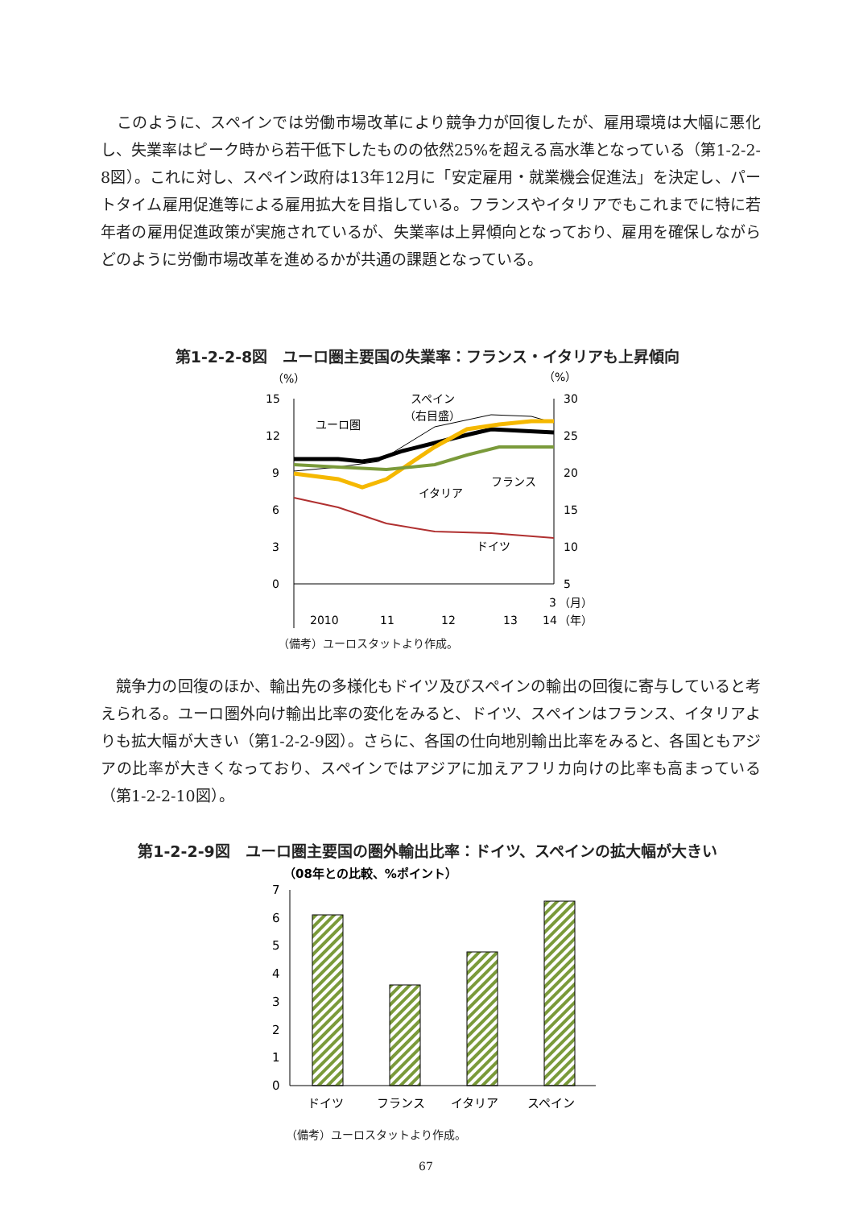このように、スペインでは労働市場改革により競争力が回復したが、雇用環境は大幅に悪化し、失業率はピーク時から若干低下したものの依然25%を超える高水準となっている（第1-2-2-8図）。これに対し、スペイン政府は13年12月に「安定雇用・就業機会促進法」を決定し、パートタイム雇用促進等による雇用拡大を目指している。フランスやイタリアでもこれまでに特に若年者の雇用促進政策が実施されているが、失業率は上昇傾向となっており、雇用を確保しながらどのように労働市場改革を進めるかが共通の課題となっている。
第1-2-2-8図　ユーロ圏主要国の失業率：フランス・イタリアも上昇傾向
（%）
（%）
15
12
9
6
3
0
30
25
20
15
10
5
2010
11
12
13
14
3
（月）
（年）
ユーロ圏
スペイン
（右目盛）
フランス
イタリア
ドイツ
（備考）ユーロスタットより作成。
　競争力の回復のほか、輸出先の多様化もドイツ及びスペインの輸出の回復に寄与していると考えられる。ユーロ圏外向け輸出比率の変化をみると、ドイツ、スペインはフランス、イタリアよりも拡大幅が大きい（第1-2-2-9図）。さらに、各国の仕向地別輸出比率をみると、各国ともアジアの比率が大きくなっており、スペインではアジアに加えアフリカ向けの比率も高まっている（第1-2-2-10図）。
第1-2-2-9図　ユーロ圏主要国の圏外輸出比率：ドイツ、スペインの拡大幅が大きい
（08年との比較、%ポイント）
7
6
5
4
3
2
1
0
ドイツ
フランス
イタリア
スペイン
（備考）ユーロスタットより作成。
67